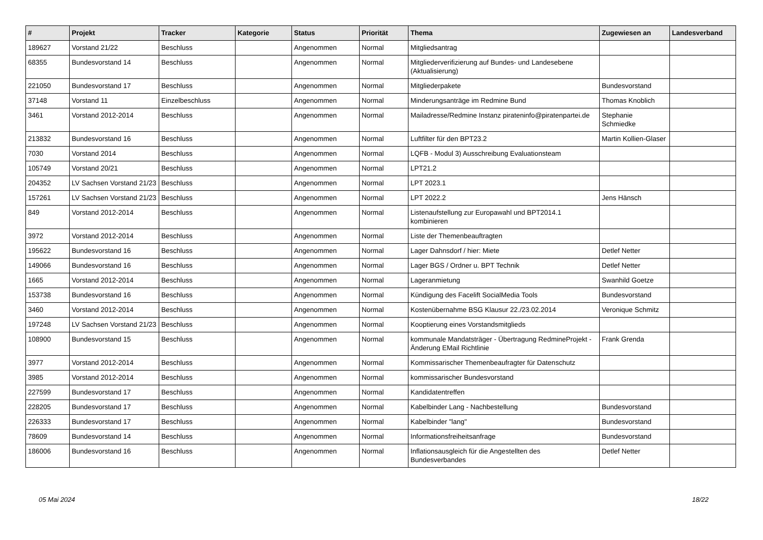| # | Projekt | Tracker | Kategorie | Status | Priorität | Thema | Zugewiesen an | Landesverband |
| --- | --- | --- | --- | --- | --- | --- | --- | --- |
| 189627 | Vorstand 21/22 | Beschluss | | Angenommen | Normal | Mitgliedsantrag | | |
| 68355 | Bundesvorstand 14 | Beschluss | | Angenommen | Normal | Mitgliederverifizierung auf Bundes- und Landesebene (Aktualisierung) | | |
| 221050 | Bundesvorstand 17 | Beschluss | | Angenommen | Normal | Mitgliederpakete | Bundesvorstand | |
| 37148 | Vorstand 11 | Einzelbeschluss | | Angenommen | Normal | Minderungsanträge im Redmine Bund | Thomas Knoblich | |
| 3461 | Vorstand 2012-2014 | Beschluss | | Angenommen | Normal | Mailadresse/Redmine Instanz pirateninfo@piratenpartei.de | Stephanie Schmiedke | |
| 213832 | Bundesvorstand 16 | Beschluss | | Angenommen | Normal | Luftfilter für den BPT23.2 | Martin Kollien-Glaser | |
| 7030 | Vorstand 2014 | Beschluss | | Angenommen | Normal | LQFB - Modul 3) Ausschreibung Evaluationsteam | | |
| 105749 | Vorstand 20/21 | Beschluss | | Angenommen | Normal | LPT21.2 | | |
| 204352 | LV Sachsen Vorstand 21/23 | Beschluss | | Angenommen | Normal | LPT 2023.1 | | |
| 157261 | LV Sachsen Vorstand 21/23 | Beschluss | | Angenommen | Normal | LPT 2022.2 | Jens Hänsch | |
| 849 | Vorstand 2012-2014 | Beschluss | | Angenommen | Normal | Listenaufstellung zur Europawahl und BPT2014.1 kombinieren | | |
| 3972 | Vorstand 2012-2014 | Beschluss | | Angenommen | Normal | Liste der Themenbeauftragten | | |
| 195622 | Bundesvorstand 16 | Beschluss | | Angenommen | Normal | Lager Dahnsdorf / hier: Miete | Detlef Netter | |
| 149066 | Bundesvorstand 16 | Beschluss | | Angenommen | Normal | Lager BGS / Ordner u. BPT Technik | Detlef Netter | |
| 1665 | Vorstand 2012-2014 | Beschluss | | Angenommen | Normal | Lageranmietung | Swanhild Goetze | |
| 153738 | Bundesvorstand 16 | Beschluss | | Angenommen | Normal | Kündigung des Facelift SocialMedia Tools | Bundesvorstand | |
| 3460 | Vorstand 2012-2014 | Beschluss | | Angenommen | Normal | Kostenübernahme BSG Klausur 22./23.02.2014 | Veronique Schmitz | |
| 197248 | LV Sachsen Vorstand 21/23 | Beschluss | | Angenommen | Normal | Kooptierung eines Vorstandsmitglieds | | |
| 108900 | Bundesvorstand 15 | Beschluss | | Angenommen | Normal | kommunale Mandatsträger - Übertragung RedmineProjekt - Änderung EMail Richtlinie | Frank Grenda | |
| 3977 | Vorstand 2012-2014 | Beschluss | | Angenommen | Normal | Kommissarischer Themenbeaufragter für Datenschutz | | |
| 3985 | Vorstand 2012-2014 | Beschluss | | Angenommen | Normal | kommissarischer Bundesvorstand | | |
| 227599 | Bundesvorstand 17 | Beschluss | | Angenommen | Normal | Kandidatentreffen | | |
| 228205 | Bundesvorstand 17 | Beschluss | | Angenommen | Normal | Kabelbinder Lang - Nachbestellung | Bundesvorstand | |
| 226333 | Bundesvorstand 17 | Beschluss | | Angenommen | Normal | Kabelbinder "lang" | Bundesvorstand | |
| 78609 | Bundesvorstand 14 | Beschluss | | Angenommen | Normal | Informationsfreiheitsanfrage | Bundesvorstand | |
| 186006 | Bundesvorstand 16 | Beschluss | | Angenommen | Normal | Inflationsausgleich für die Angestellten des Bundesverbandes | Detlef Netter | |
05 Mai 2024 18/22